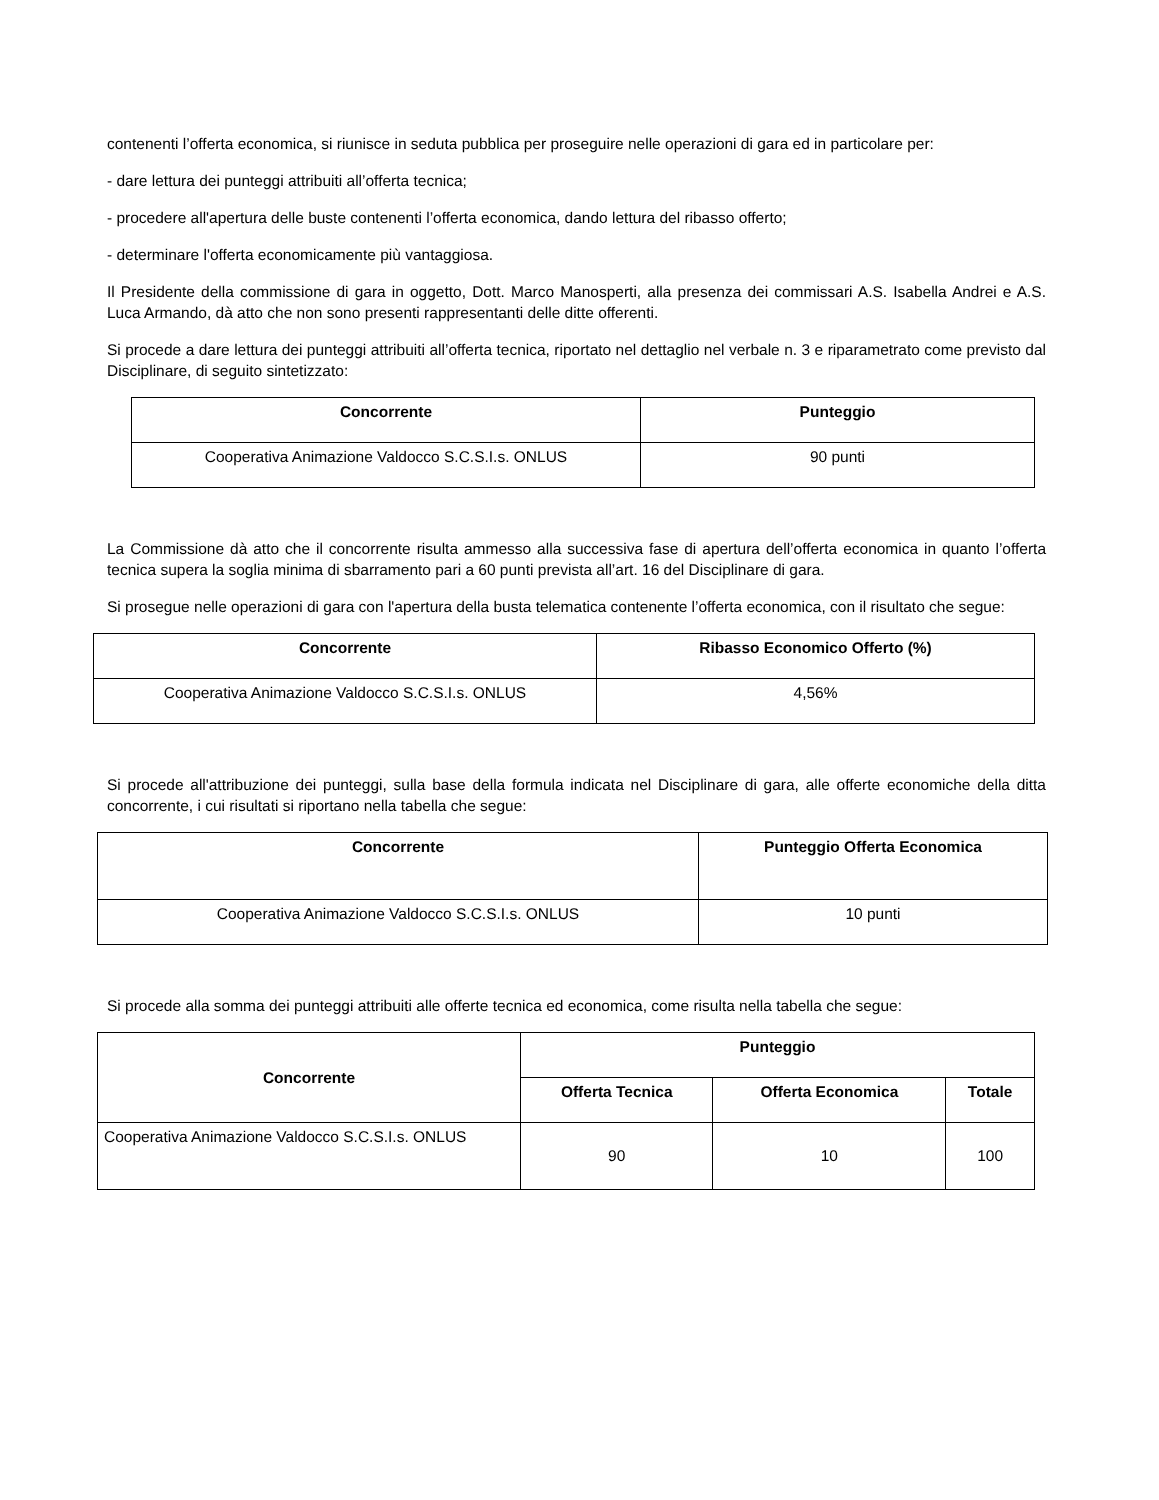contenenti l’offerta economica, si riunisce in seduta pubblica per proseguire nelle operazioni di gara ed in particolare per:
- dare lettura dei punteggi attribuiti all’offerta tecnica;
- procedere all'apertura delle buste contenenti l’offerta economica, dando lettura del ribasso offerto;
- determinare l'offerta economicamente più vantaggiosa.
Il Presidente della commissione di gara in oggetto, Dott. Marco Manosperti, alla presenza dei commissari A.S. Isabella Andrei e A.S. Luca Armando, dà atto che non sono presenti rappresentanti delle ditte offerenti.
Si procede a dare lettura dei punteggi attribuiti all’offerta tecnica, riportato nel dettaglio nel verbale n. 3 e riparametrato come previsto dal Disciplinare, di seguito sintetizzato:
| Concorrente | Punteggio |
| --- | --- |
| Cooperativa Animazione Valdocco S.C.S.I.s. ONLUS | 90 punti |
La Commissione dà atto che il concorrente risulta ammesso alla successiva fase di apertura dell’offerta economica in quanto l’offerta tecnica supera la soglia minima di sbarramento pari a 60 punti prevista all’art. 16 del Disciplinare di gara.
Si prosegue nelle operazioni di gara con l'apertura della busta telematica contenente l’offerta economica, con il risultato che segue:
| Concorrente | Ribasso Economico Offerto (%) |
| --- | --- |
| Cooperativa Animazione Valdocco S.C.S.I.s. ONLUS | 4,56% |
Si procede all'attribuzione dei punteggi, sulla base della formula indicata nel Disciplinare di gara, alle offerte economiche della ditta concorrente, i cui risultati si riportano nella tabella che segue:
| Concorrente | Punteggio Offerta Economica |
| --- | --- |
| Cooperativa Animazione Valdocco S.C.S.I.s. ONLUS | 10 punti |
Si procede alla somma dei punteggi attribuiti alle offerte tecnica ed economica, come risulta nella tabella che segue:
| Concorrente | Punteggio | | |
| --- | --- | --- | --- |
| | Offerta Tecnica | Offerta Economica | Totale |
| Cooperativa Animazione Valdocco S.C.S.I.s. ONLUS | 90 | 10 | 100 |